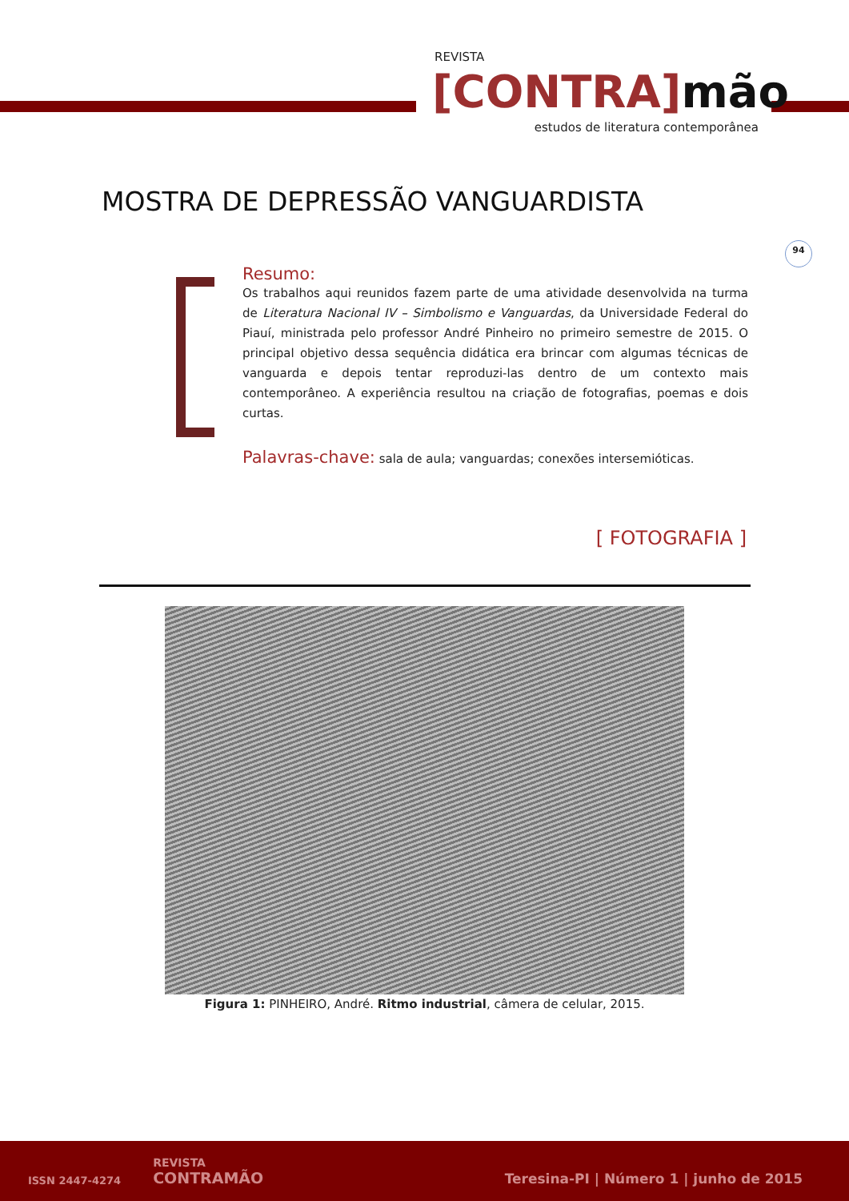REVISTA
[CONTRA] mão
estudos de literatura contemporânea
MOSTRA DE DEPRESSÃO VANGUARDISTA
94
Resumo:
Os trabalhos aqui reunidos fazem parte de uma atividade desenvolvida na turma de Literatura Nacional IV – Simbolismo e Vanguardas, da Universidade Federal do Piauí, ministrada pelo professor André Pinheiro no primeiro semestre de 2015. O principal objetivo dessa sequência didática era brincar com algumas técnicas de vanguarda e depois tentar reproduzi-las dentro de um contexto mais contemporâneo. A experiência resultou na criação de fotografias, poemas e dois curtas.
Palavras-chave: sala de aula; vanguardas; conexões intersemióticas.
[ FOTOGRAFIA ]
Figura 1: PINHEIRO, André. Ritmo industrial, câmera de celular, 2015.
ISSN 2447-4274
REVISTA
CONTRAMÃO
Teresina-PI | Número 1 | junho de 2015